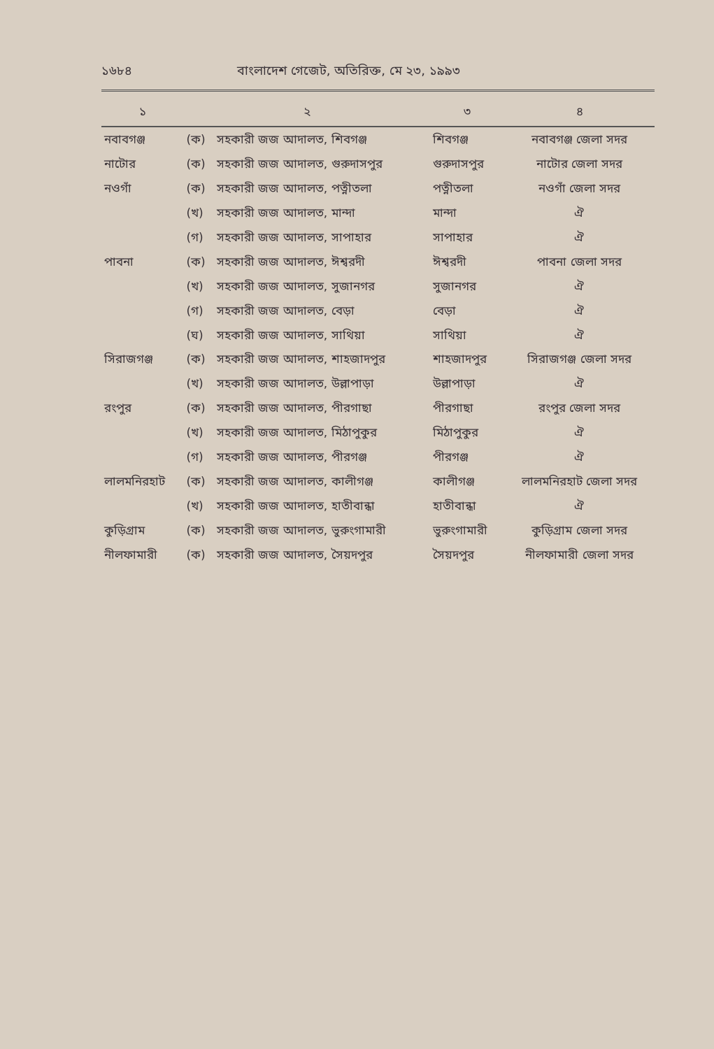১৬৮৪ বাংলাদেশ গেজেট, অতিরিক্ত, মে ২৩, ১৯৯৩
| ১ | ২ | | ৩ | ৪ |
| --- | --- | --- | --- | --- |
| নবাবগঞ্জ | (ক) | সহকারী জজ আদালত, শিবগঞ্জ | শিবগঞ্জ | নবাবগঞ্জ জেলা সদর |
| নাটোর | (ক) | সহকারী জজ আদালত, গুরুদাসপুর | গুরুদাসপুর | নাটোর জেলা সদর |
| নওগাঁ | (ক) | সহকারী জজ আদালত, পত্নীতলা | পত্নীতলা | নওগাঁ জেলা সদর |
| | (খ) | সহকারী জজ আদালত, মান্দা | মান্দা | ঐ |
| | (গ) | সহকারী জজ আদালত, সাপাহার | সাপাহার | ঐ |
| পাবনা | (ক) | সহকারী জজ আদালত, ঈশ্বরদী | ঈশ্বরদী | পাবনা জেলা সদর |
| | (খ) | সহকারী জজ আদালত, সুজানগর | সুজানগর | ঐ |
| | (গ) | সহকারী জজ আদালত, বেড়া | বেড়া | ঐ |
| | (ঘ) | সহকারী জজ আদালত, সাথিয়া | সাথিয়া | ঐ |
| সিরাজগঞ্জ | (ক) | সহকারী জজ আদালত, শাহজাদপুর | শাহজাদপুর | সিরাজগঞ্জ জেলা সদর |
| | (খ) | সহকারী জজ আদালত, উল্লাপাড়া | উল্লাপাড়া | ঐ |
| রংপুর | (ক) | সহকারী জজ আদালত, পীরগাছা | পীরগাছা | রংপুর জেলা সদর |
| | (খ) | সহকারী জজ আদালত, মিঠাপুকুর | মিঠাপুকুর | ঐ |
| | (গ) | সহকারী জজ আদালত, পীরগঞ্জ | পীরগঞ্জ | ঐ |
| লালমনিরহাট | (ক) | সহকারী জজ আদালত, কালীগঞ্জ | কালীগঞ্জ | লালমনিরহাট জেলা সদর |
| | (খ) | সহকারী জজ আদালত, হাতীবান্ধা | হাতীবান্ধা | ঐ |
| কুড়িগ্রাম | (ক) | সহকারী জজ আদালত, ভুরুংগামারী | ভুরুংগামারী | কুড়িগ্রাম জেলা সদর |
| নীলফামারী | (ক) | সহকারী জজ আদালত, সৈয়দপুর | সৈয়দপুর | নীলফামারী জেলা সদর |